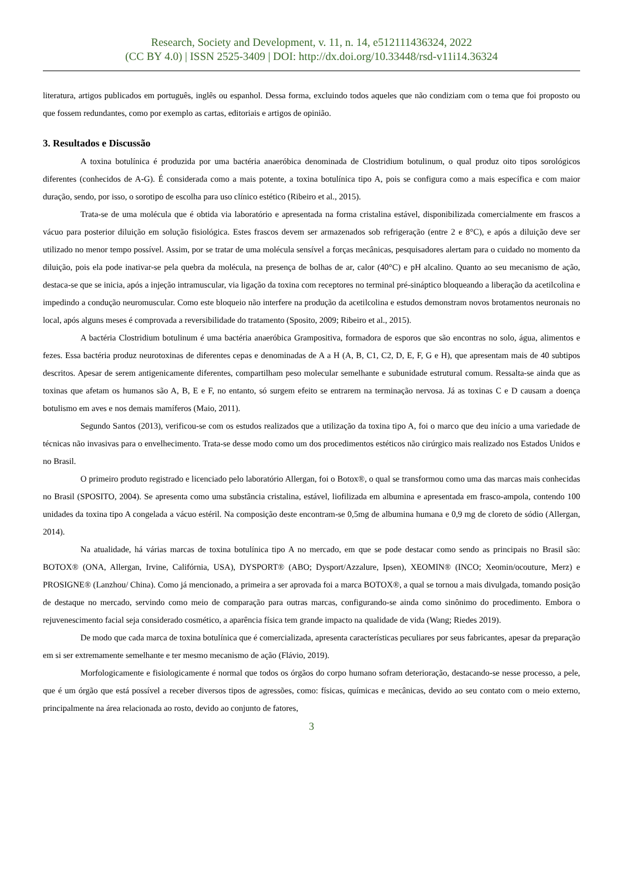Research, Society and Development, v. 11, n. 14, e512111436324, 2022
(CC BY 4.0) | ISSN 2525-3409 | DOI: http://dx.doi.org/10.33448/rsd-v11i14.36324
literatura, artigos publicados em português, inglês ou espanhol. Dessa forma, excluindo todos aqueles que não condiziam com o tema que foi proposto ou que fossem redundantes, como por exemplo as cartas, editoriais e artigos de opinião.
3. Resultados e Discussão
A toxina botulínica é produzida por uma bactéria anaeróbica denominada de Clostridium botulinum, o qual produz oito tipos sorológicos diferentes (conhecidos de A-G). É considerada como a mais potente, a toxina botulínica tipo A, pois se configura como a mais específica e com maior duração, sendo, por isso, o sorotipo de escolha para uso clínico estético (Ribeiro et al., 2015).
Trata-se de uma molécula que é obtida via laboratório e apresentada na forma cristalina estável, disponibilizada comercialmente em frascos a vácuo para posterior diluição em solução fisiológica. Estes frascos devem ser armazenados sob refrigeração (entre 2 e 8°C), e após a diluição deve ser utilizado no menor tempo possível. Assim, por se tratar de uma molécula sensível a forças mecânicas, pesquisadores alertam para o cuidado no momento da diluição, pois ela pode inativar-se pela quebra da molécula, na presença de bolhas de ar, calor (40°C) e pH alcalino. Quanto ao seu mecanismo de ação, destaca-se que se inicia, após a injeção intramuscular, via ligação da toxina com receptores no terminal pré-sináptico bloqueando a liberação da acetilcolina e impedindo a condução neuromuscular. Como este bloqueio não interfere na produção da acetilcolina e estudos demonstram novos brotamentos neuronais no local, após alguns meses é comprovada a reversibilidade do tratamento (Sposito, 2009; Ribeiro et al., 2015).
A bactéria Clostridium botulinum é uma bactéria anaeróbica Grampositiva, formadora de esporos que são encontras no solo, água, alimentos e fezes. Essa bactéria produz neurotoxinas de diferentes cepas e denominadas de A a H (A, B, C1, C2, D, E, F, G e H), que apresentam mais de 40 subtipos descritos. Apesar de serem antigenicamente diferentes, compartilham peso molecular semelhante e subunidade estrutural comum. Ressalta-se ainda que as toxinas que afetam os humanos são A, B, E e F, no entanto, só surgem efeito se entrarem na terminação nervosa. Já as toxinas C e D causam a doença botulismo em aves e nos demais mamíferos (Maio, 2011).
Segundo Santos (2013), verificou-se com os estudos realizados que a utilização da toxina tipo A, foi o marco que deu início a uma variedade de técnicas não invasivas para o envelhecimento. Trata-se desse modo como um dos procedimentos estéticos não cirúrgico mais realizado nos Estados Unidos e no Brasil.
O primeiro produto registrado e licenciado pelo laboratório Allergan, foi o Botox®, o qual se transformou como uma das marcas mais conhecidas no Brasil (SPOSITO, 2004). Se apresenta como uma substância cristalina, estável, liofilizada em albumina e apresentada em frasco-ampola, contendo 100 unidades da toxina tipo A congelada a vácuo estéril. Na composição deste encontram-se 0,5mg de albumina humana e 0,9 mg de cloreto de sódio (Allergan, 2014).
Na atualidade, há várias marcas de toxina botulínica tipo A no mercado, em que se pode destacar como sendo as principais no Brasil são: BOTOX® (ONA, Allergan, Irvine, Califórnia, USA), DYSPORT® (ABO; Dysport/Azzalure, Ipsen), XEOMIN® (INCO; Xeomin/ocouture, Merz) e PROSIGNE® (Lanzhou/ China). Como já mencionado, a primeira a ser aprovada foi a marca BOTOX®, a qual se tornou a mais divulgada, tomando posição de destaque no mercado, servindo como meio de comparação para outras marcas, configurando-se ainda como sinônimo do procedimento. Embora o rejuvenescimento facial seja considerado cosmético, a aparência física tem grande impacto na qualidade de vida (Wang; Riedes 2019).
De modo que cada marca de toxina botulínica que é comercializada, apresenta características peculiares por seus fabricantes, apesar da preparação em si ser extremamente semelhante e ter mesmo mecanismo de ação (Flávio, 2019).
Morfologicamente e fisiologicamente é normal que todos os órgãos do corpo humano sofram deterioração, destacando-se nesse processo, a pele, que é um órgão que está possível a receber diversos tipos de agressões, como: físicas, químicas e mecânicas, devido ao seu contato com o meio externo, principalmente na área relacionada ao rosto, devido ao conjunto de fatores,
3